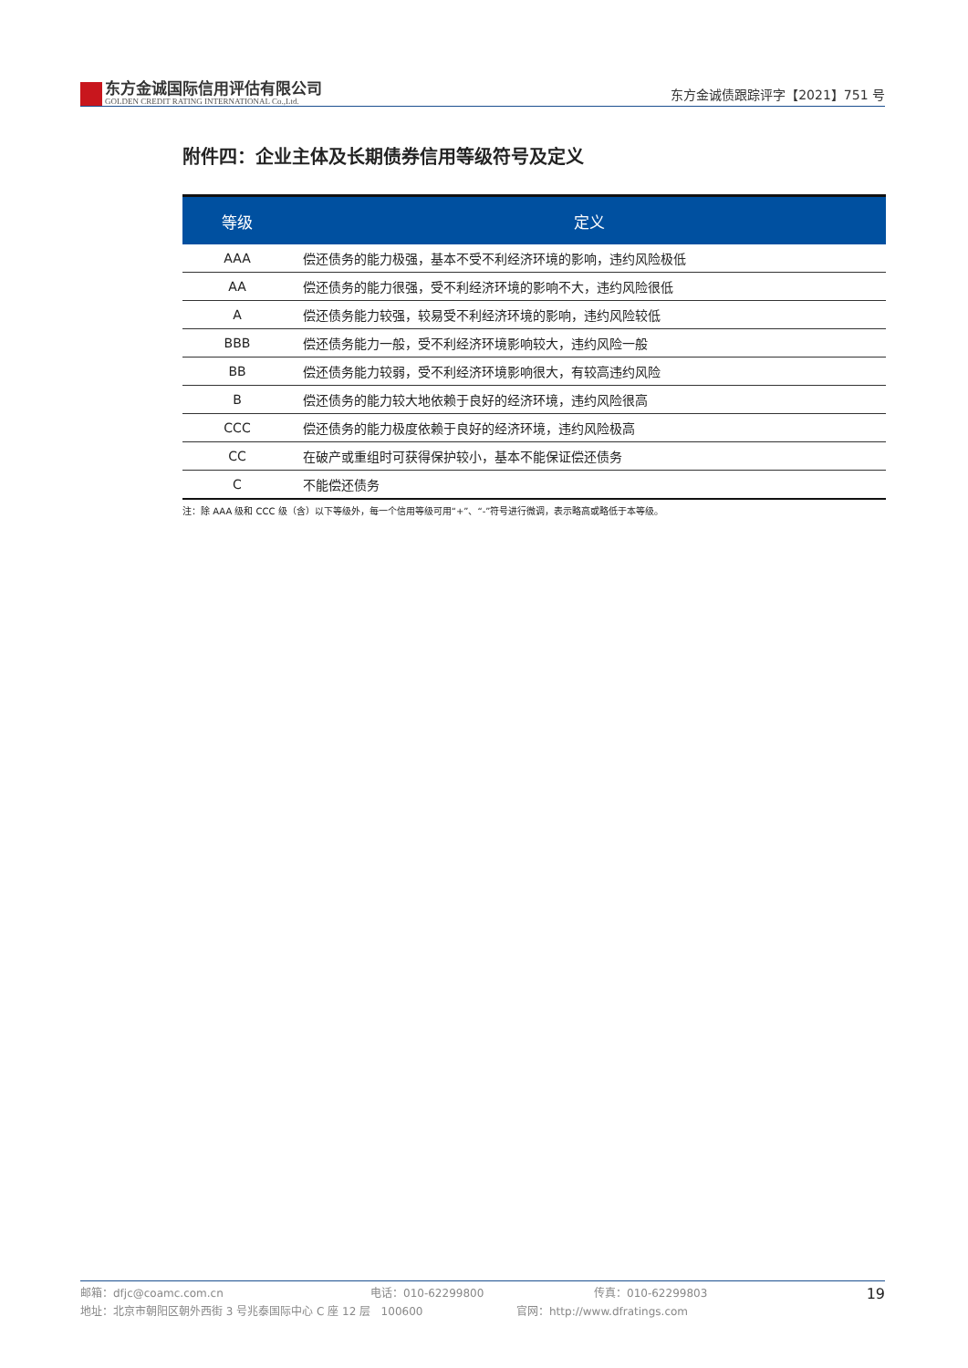东方金诚国际信用评估有限公司
GOLDEN CREDIT RATING INTERNATIONAL Co.,Ltd.
东方金诚债跟踪评字【2021】751 号
附件四：企业主体及长期债券信用等级符号及定义
| 等级 | 定义 |
| --- | --- |
| AAA | 偿还债务的能力极强，基本不受不利经济环境的影响，违约风险极低 |
| AA | 偿还债务的能力很强，受不利经济环境的影响不大，违约风险很低 |
| A | 偿还债务能力较强，较易受不利经济环境的影响，违约风险较低 |
| BBB | 偿还债务能力一般，受不利经济环境影响较大，违约风险一般 |
| BB | 偿还债务能力较弱，受不利经济环境影响很大，有较高违约风险 |
| B | 偿还债务的能力较大地依赖于良好的经济环境，违约风险很高 |
| CCC | 偿还债务的能力极度依赖于良好的经济环境，违约风险极高 |
| CC | 在破产或重组时可获得保护较小，基本不能保证偿还债务 |
| C | 不能偿还债务 |
注：除 AAA 级和 CCC 级（含）以下等级外，每一个信用等级可用“+”、“-”符号进行微调，表示略高或略低于本等级。
19
邮箱：dfjc@coamc.com.cn 电话：010-62299800 传真：010-62299803
地址：北京市朝阳区朝外西街 3 号兆泰国际中心 C 座 12 层 100600 官网：http://www.dfratings.com